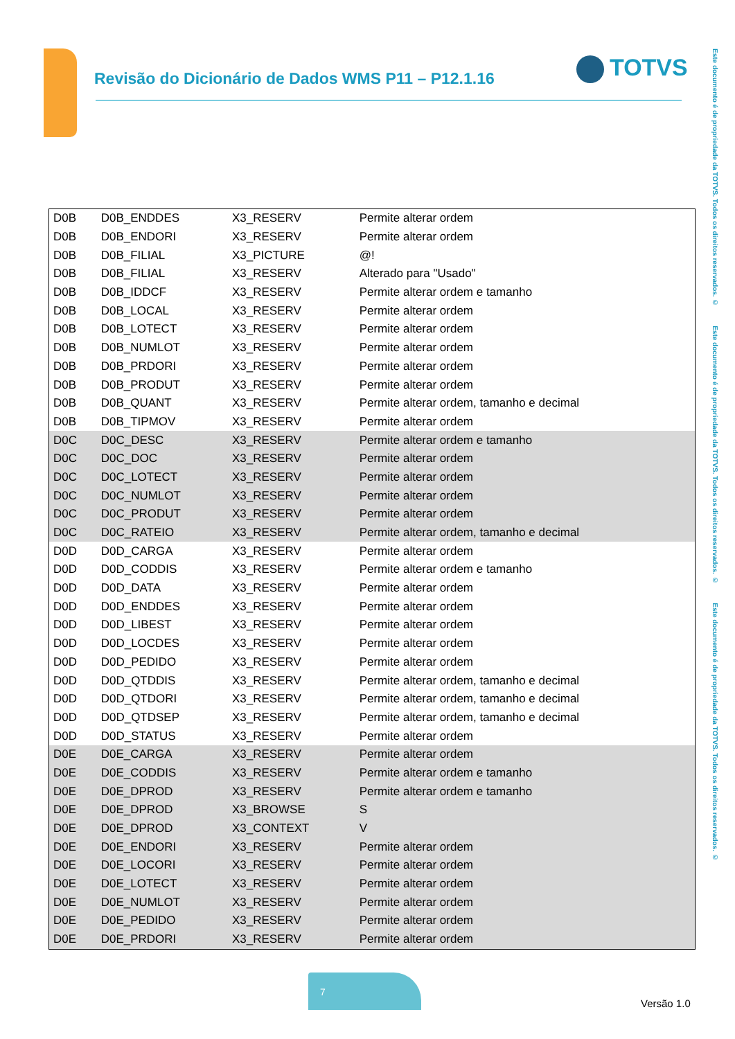Revisão do Dicionário de Dados WMS P11 – P12.1.16
TOTVS
Este documento é de propriedade da TOTVS. Todos os direitos reservados. © Este documento é de propriedade da TOTVS. Todos os direitos reservados. © Este documento é de propriedade da TOTVS. Todos os direitos reservados. ©
| D0B | D0B_ENDDES | X3_RESERV | Permite alterar ordem |
| D0B | D0B_ENDORI | X3_RESERV | Permite alterar ordem |
| D0B | D0B_FILIAL | X3_PICTURE | @! |
| D0B | D0B_FILIAL | X3_RESERV | Alterado para "Usado" |
| D0B | D0B_IDDCF | X3_RESERV | Permite alterar ordem e tamanho |
| D0B | D0B_LOCAL | X3_RESERV | Permite alterar ordem |
| D0B | D0B_LOTECT | X3_RESERV | Permite alterar ordem |
| D0B | D0B_NUMLOT | X3_RESERV | Permite alterar ordem |
| D0B | D0B_PRDORI | X3_RESERV | Permite alterar ordem |
| D0B | D0B_PRODUT | X3_RESERV | Permite alterar ordem |
| D0B | D0B_QUANT | X3_RESERV | Permite alterar ordem, tamanho e decimal |
| D0B | D0B_TIPMOV | X3_RESERV | Permite alterar ordem |
| D0C | D0C_DESC | X3_RESERV | Permite alterar ordem e tamanho |
| D0C | D0C_DOC | X3_RESERV | Permite alterar ordem |
| D0C | D0C_LOTECT | X3_RESERV | Permite alterar ordem |
| D0C | D0C_NUMLOT | X3_RESERV | Permite alterar ordem |
| D0C | D0C_PRODUT | X3_RESERV | Permite alterar ordem |
| D0C | D0C_RATEIO | X3_RESERV | Permite alterar ordem, tamanho e decimal |
| D0D | D0D_CARGA | X3_RESERV | Permite alterar ordem |
| D0D | D0D_CODDIS | X3_RESERV | Permite alterar ordem e tamanho |
| D0D | D0D_DATA | X3_RESERV | Permite alterar ordem |
| D0D | D0D_ENDDES | X3_RESERV | Permite alterar ordem |
| D0D | D0D_LIBEST | X3_RESERV | Permite alterar ordem |
| D0D | D0D_LOCDES | X3_RESERV | Permite alterar ordem |
| D0D | D0D_PEDIDO | X3_RESERV | Permite alterar ordem |
| D0D | D0D_QTDDIS | X3_RESERV | Permite alterar ordem, tamanho e decimal |
| D0D | D0D_QTDORI | X3_RESERV | Permite alterar ordem, tamanho e decimal |
| D0D | D0D_QTDSEP | X3_RESERV | Permite alterar ordem, tamanho e decimal |
| D0D | D0D_STATUS | X3_RESERV | Permite alterar ordem |
| D0E | D0E_CARGA | X3_RESERV | Permite alterar ordem |
| D0E | D0E_CODDIS | X3_RESERV | Permite alterar ordem e tamanho |
| D0E | D0E_DPROD | X3_RESERV | Permite alterar ordem e tamanho |
| D0E | D0E_DPROD | X3_BROWSE | S |
| D0E | D0E_DPROD | X3_CONTEXT | V |
| D0E | D0E_ENDORI | X3_RESERV | Permite alterar ordem |
| D0E | D0E_LOCORI | X3_RESERV | Permite alterar ordem |
| D0E | D0E_LOTECT | X3_RESERV | Permite alterar ordem |
| D0E | D0E_NUMLOT | X3_RESERV | Permite alterar ordem |
| D0E | D0E_PEDIDO | X3_RESERV | Permite alterar ordem |
| D0E | D0E_PRDORI | X3_RESERV | Permite alterar ordem |
7
Versão 1.0